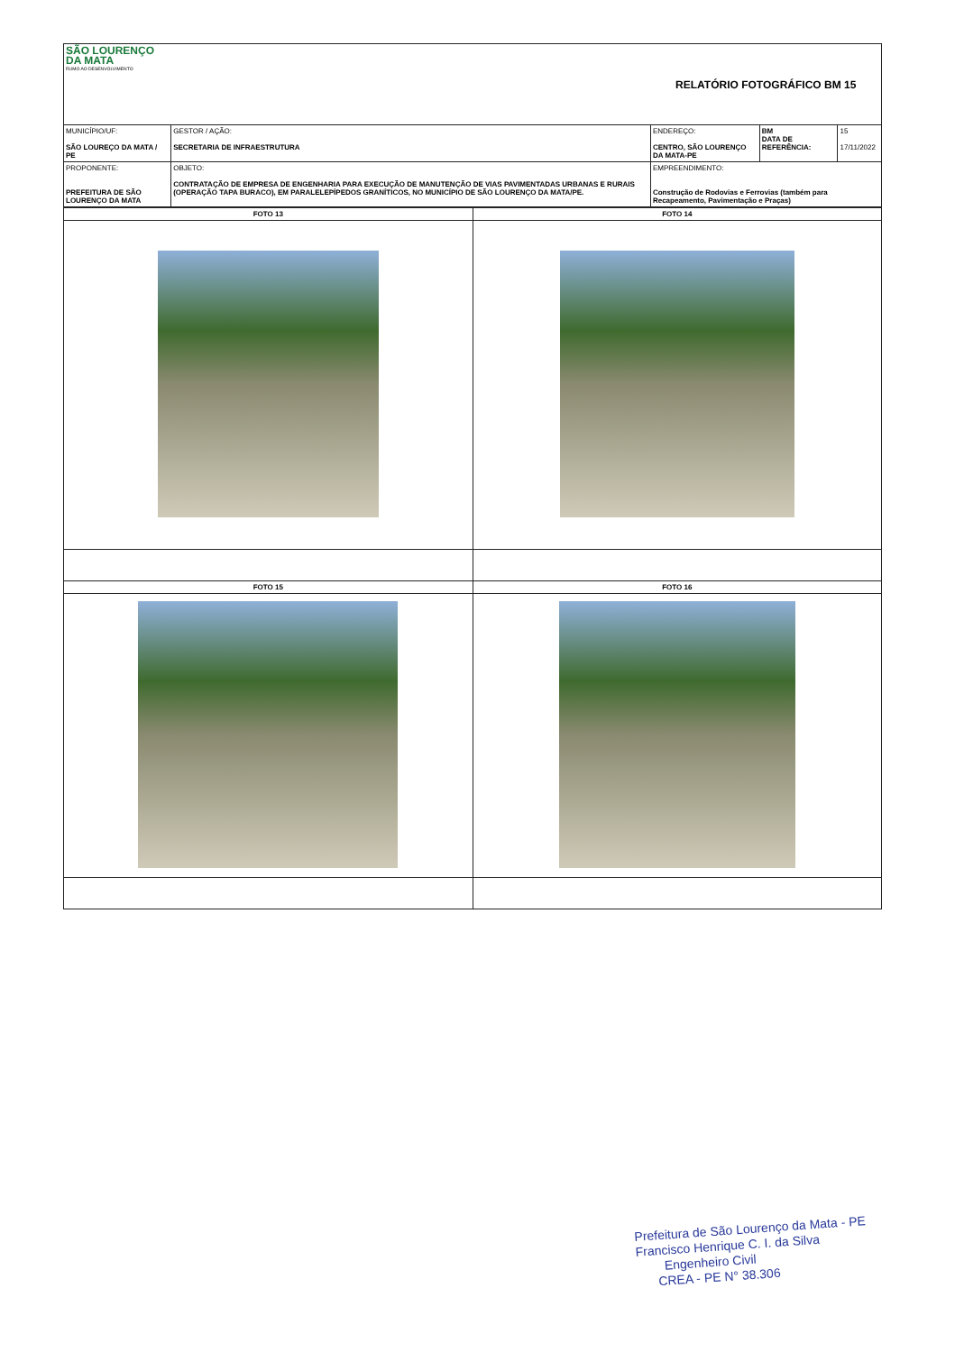| SÃO LOURENÇO DA MATA RUMO AO DESENVOLVIMENTO | | RELATÓRIO FOTOGRÁFICO BM 15 | | |
| MUNICÍPIO/UF: SÃO LOUREÇO DA MATA / PE | GESTOR / AÇÃO: SECRETARIA DE INFRAESTRUTURA | ENDEREÇO: CENTRO, SÃO LOURENÇO DA MATA-PE | BM DATA DE REFERÊNCIA: | 15 17/11/2022 |
| PROPONENTE: PREFEITURA DE SÃO LOURENÇO DA MATA | OBJETO: CONTRATAÇÃO DE EMPRESA DE ENGENHARIA PARA EXECUÇÃO DE MANUTENÇÃO DE VIAS PAVIMENTADAS URBANAS E RURAIS (OPERAÇÃO TAPA BURACO), EM PARALELEPÍPEDOS GRANÍTICOS, NO MUNICÍPIO DE SÃO LOURENÇO DA MATA/PE. | EMPREENDIMENTO: Construção de Rodovias e Ferrovias (também para Recapeamento, Pavimentação e Praças) | | |
| FOTO 13 | FOTO 14 |
| --- | --- |
| FOTO 15 | FOTO 16 |
Prefeitura de São Lourenço da Mata - PE
Francisco Henrique C. I. da Silva
Engenheiro Civil
CREA - PE N° 38.306